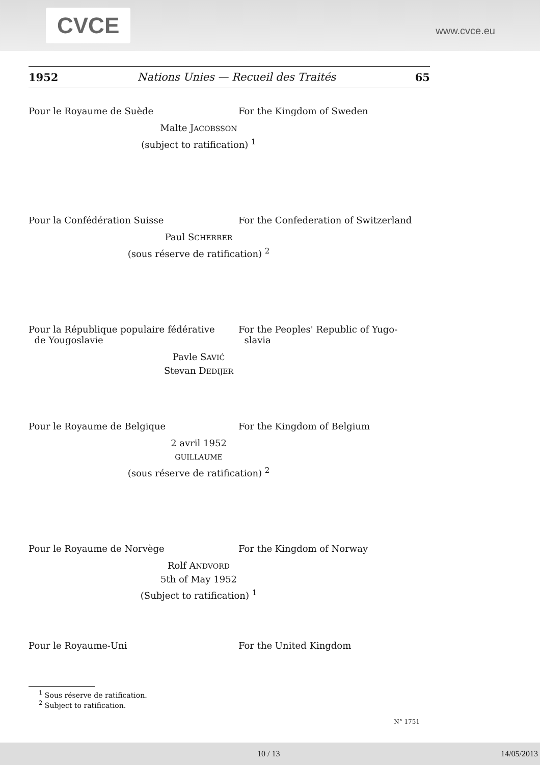CVCE
www.cvce.eu
1952 Nations Unies — Recueil des Traités 65
Pour le Royaume de Suède For the Kingdom of Sweden
Malte JACOBSSON
(subject to ratification) <sup>1</sup>
Pour la Confédération Suisse For the Confederation of Switzerland
Paul SCHERRER
(sous réserve de ratification) <sup>2</sup>
Pour la République populaire fédérative
de Yougoslavie
For the Peoples' Republic of Yugo-
slavia
Pavle SAVIĆ
Stevan DEDIJER
Pour le Royaume de Belgique For the Kingdom of Belgium
2 avril 1952
GUILLAUME
(sous réserve de ratification) <sup>2</sup>
Pour le Royaume de Norvège For the Kingdom of Norway
Rolf ANDVORD
5th of May 1952
(Subject to ratification) <sup>1</sup>
Pour le Royaume-Uni For the United Kingdom
<sup>1</sup> Sous réserve de ratification.
<sup>2</sup> Subject to ratification.
N° 1751
10 / 13 14/05/2013